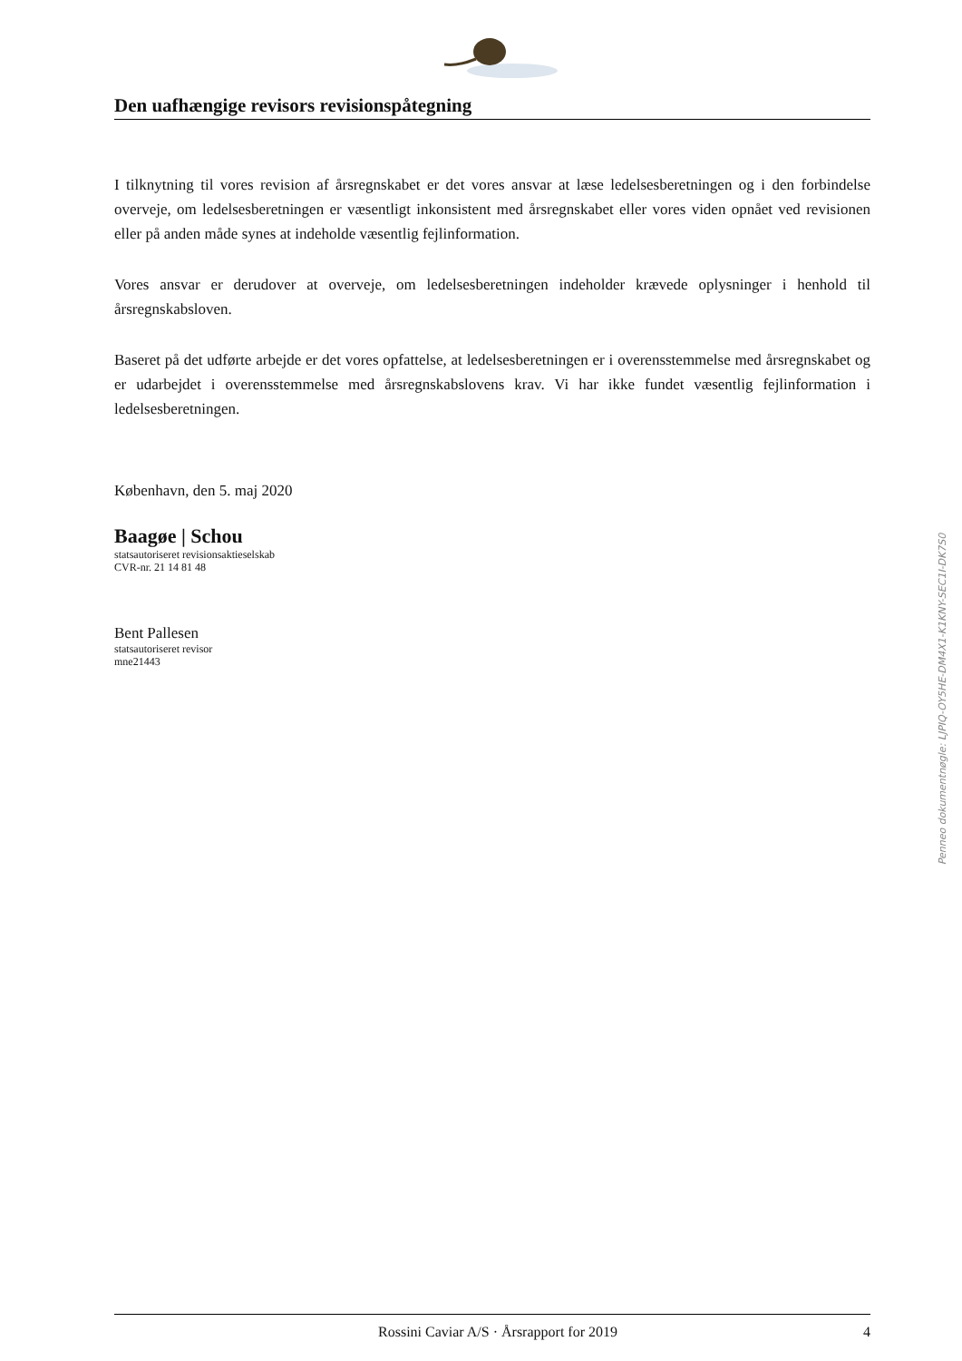Den uafhængige revisors revisionspåtegning
I tilknytning til vores revision af årsregnskabet er det vores ansvar at læse ledelsesberetningen og i den forbindelse overveje, om ledelsesberetningen er væsentligt inkonsistent med årsregnskabet eller vores viden opnået ved revisionen eller på anden måde synes at indeholde væsentlig fejlinformation.
Vores ansvar er derudover at overveje, om ledelsesberetningen indeholder krævede oplysninger i henhold til årsregnskabsloven.
Baseret på det udførte arbejde er det vores opfattelse, at ledelsesberetningen er i overensstemmelse med årsregnskabet og er udarbejdet i overensstemmelse med årsregnskabslovens krav. Vi har ikke fundet væsentlig fejlinformation i ledelsesberetningen.
København, den 5. maj 2020
Baagøe | Schou
statsautoriseret revisionsaktieselskab
CVR-nr. 21 14 81 48
Bent Pallesen
statsautoriseret revisor
mne21443
Penneo dokumentnøgle: LJPIQ-OY5HE-DM4X1-K1KNY-SEC1I-DK7S0
Rossini Caviar A/S · Årsrapport for 2019 4